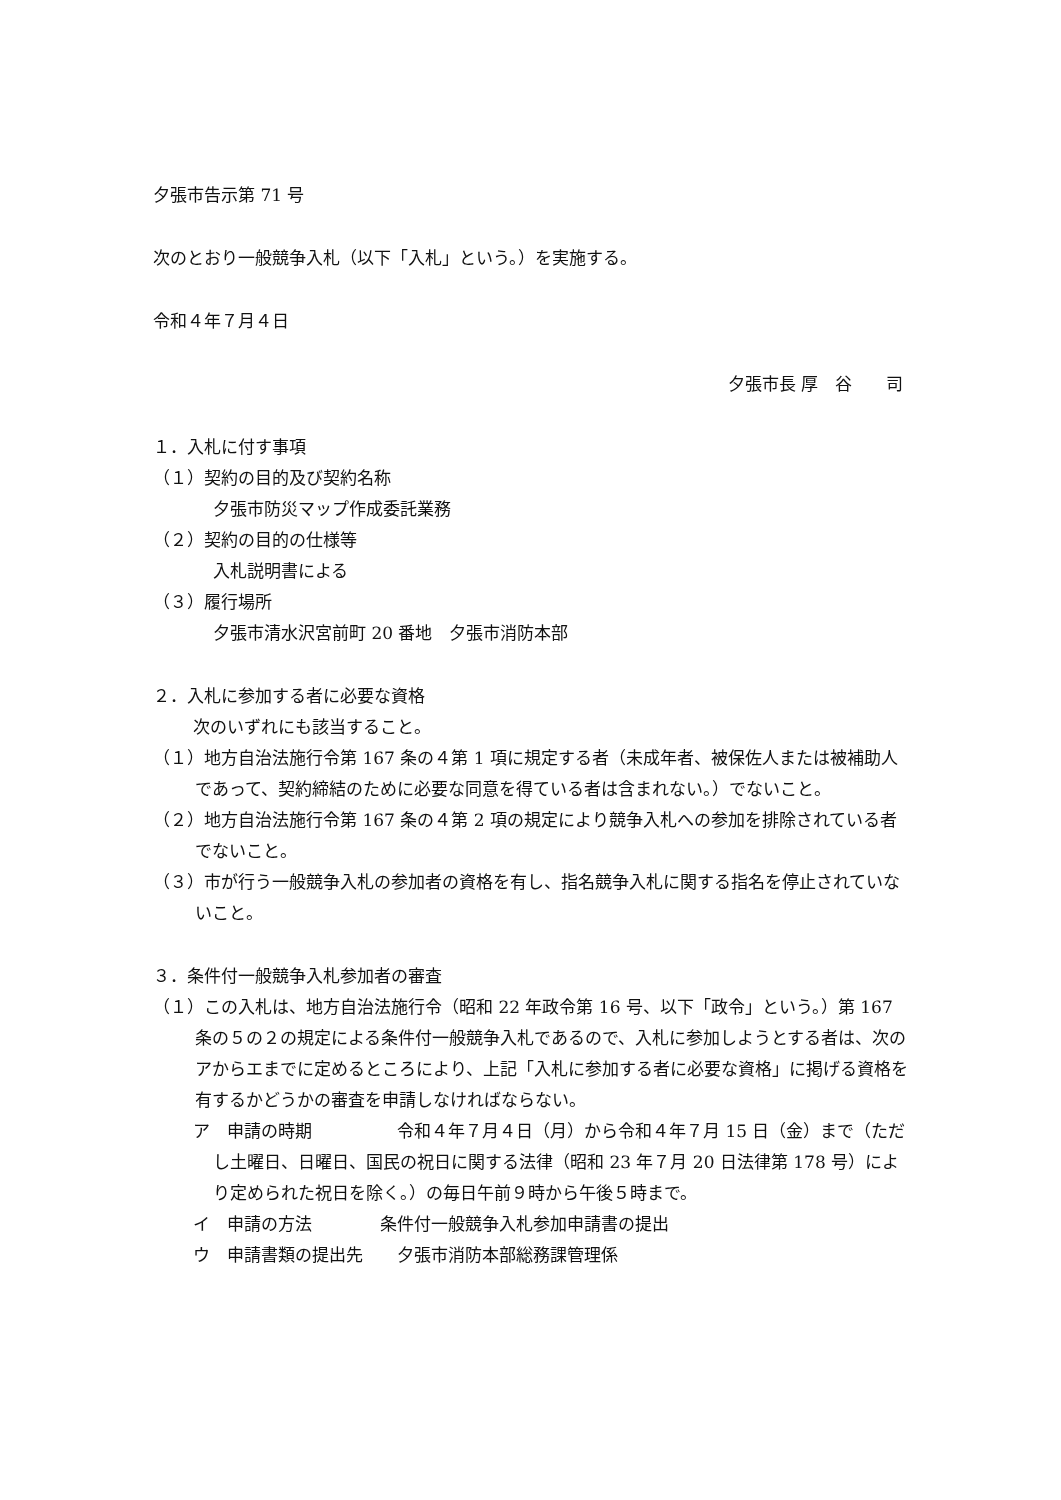夕張市告示第 71 号
次のとおり一般競争入札（以下「入札」という。）を実施する。
令和４年７月４日
夕張市長 厚　谷　　司
１．入札に付す事項
（１）契約の目的及び契約名称
夕張市防災マップ作成委託業務
（２）契約の目的の仕様等
入札説明書による
（３）履行場所
夕張市清水沢宮前町 20 番地　夕張市消防本部
２．入札に参加する者に必要な資格
次のいずれにも該当すること。
（１）地方自治法施行令第 167 条の４第 1 項に規定する者（未成年者、被保佐人または被補助人であって、契約締結のために必要な同意を得ている者は含まれない。）でないこと。
（２）地方自治法施行令第 167 条の４第 2 項の規定により競争入札への参加を排除されている者でないこと。
（３）市が行う一般競争入札の参加者の資格を有し、指名競争入札に関する指名を停止されていないこと。
３．条件付一般競争入札参加者の審査
（１）この入札は、地方自治法施行令（昭和 22 年政令第 16 号、以下「政令」という。）第 167 条の５の２の規定による条件付一般競争入札であるので、入札に参加しようとする者は、次のアからエまでに定めるところにより、上記「入札に参加する者に必要な資格」に掲げる資格を有するかどうかの審査を申請しなければならない。
ア　申請の時期　　　　　令和４年７月４日（月）から令和４年７月 15 日（金）まで（ただし土曜日、日曜日、国民の祝日に関する法律（昭和 23 年７月 20 日法律第 178 号）により定められた祝日を除く。）の毎日午前９時から午後５時まで。
イ　申請の方法　　　　条件付一般競争入札参加申請書の提出
ウ　申請書類の提出先　　夕張市消防本部総務課管理係